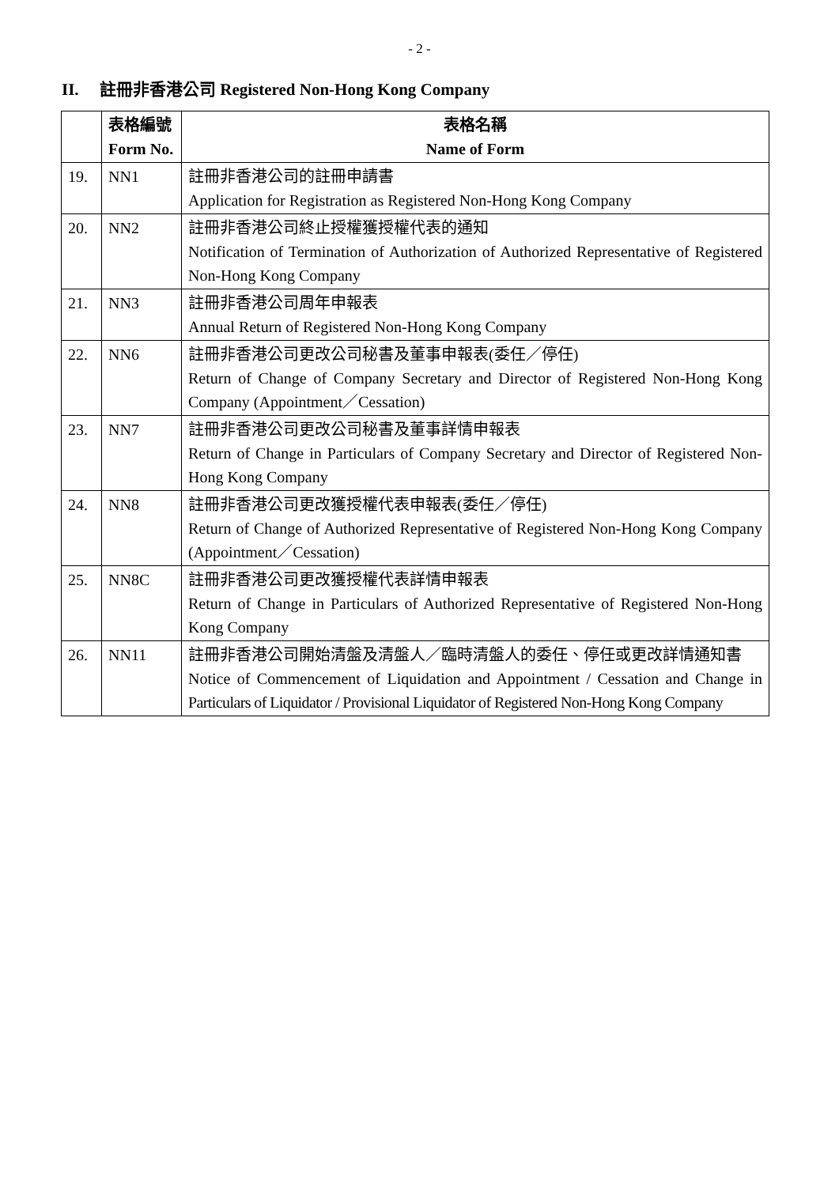- 2 -
II. 註冊非香港公司 Registered Non-Hong Kong Company
| | 表格編號 Form No. | 表格名稱 Name of Form |
| --- | --- | --- |
| 19. | NN1 | 註冊非香港公司的註冊申請書 Application for Registration as Registered Non-Hong Kong Company |
| 20. | NN2 | 註冊非香港公司終止授權獲授權代表的通知 Notification of Termination of Authorization of Authorized Representative of Registered Non-Hong Kong Company |
| 21. | NN3 | 註冊非香港公司周年申報表 Annual Return of Registered Non-Hong Kong Company |
| 22. | NN6 | 註冊非香港公司更改公司秘書及董事申報表(委任／停任) Return of Change of Company Secretary and Director of Registered Non-Hong Kong Company (Appointment／Cessation) |
| 23. | NN7 | 註冊非香港公司更改公司秘書及董事詳情申報表 Return of Change in Particulars of Company Secretary and Director of Registered Non-Hong Kong Company |
| 24. | NN8 | 註冊非香港公司更改獲授權代表申報表(委任／停任) Return of Change of Authorized Representative of Registered Non-Hong Kong Company (Appointment／Cessation) |
| 25. | NN8C | 註冊非香港公司更改獲授權代表詳情申報表 Return of Change in Particulars of Authorized Representative of Registered Non-Hong Kong Company |
| 26. | NN11 | 註冊非香港公司開始清盤及清盤人／臨時清盤人的委任、停任或更改詳情通知書 Notice of Commencement of Liquidation and Appointment / Cessation and Change in Particulars of Liquidator / Provisional Liquidator of Registered Non-Hong Kong Company |